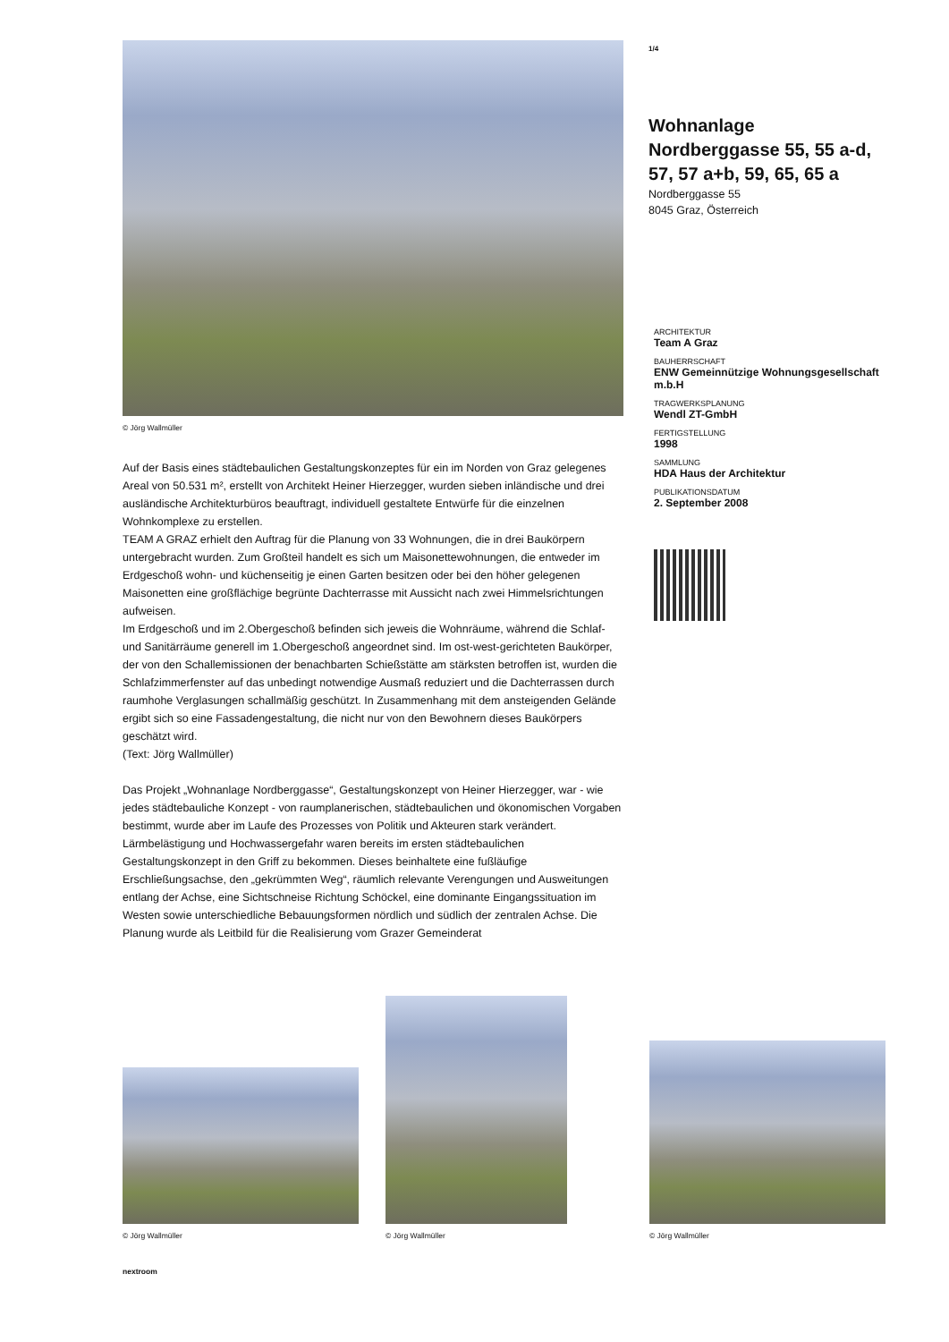© Jörg Wallmüller
Auf der Basis eines städtebaulichen Gestaltungskonzeptes für ein im Norden von Graz gelegenes Areal von 50.531 m², erstellt von Architekt Heiner Hierzegger, wurden sieben inländische und drei ausländische Architekturbüros beauftragt, individuell gestaltete Entwürfe für die einzelnen Wohnkomplexe zu erstellen.
TEAM A GRAZ erhielt den Auftrag für die Planung von 33 Wohnungen, die in drei Baukörpern untergebracht wurden. Zum Großteil handelt es sich um Maisonettewohnungen, die entweder im Erdgeschoß wohn- und küchenseitig je einen Garten besitzen oder bei den höher gelegenen Maisonetten eine großflächige begrünte Dachterrasse mit Aussicht nach zwei Himmelsrichtungen aufweisen.
Im Erdgeschoß und im 2.Obergeschoß befinden sich jeweis die Wohnräume, während die Schlaf- und Sanitärräume generell im 1.Obergeschoß angeordnet sind. Im ost-west-gerichteten Baukörper, der von den Schallemissionen der benachbarten Schießstätte am stärksten betroffen ist, wurden die Schlafzimmerfenster auf das unbedingt notwendige Ausmaß reduziert und die Dachterrassen durch raumhohe Verglasungen schallmäßig geschützt. In Zusammenhang mit dem ansteigenden Gelände ergibt sich so eine Fassadengestaltung, die nicht nur von den Bewohnern dieses Baukörpers geschätzt wird.
(Text: Jörg Wallmüller)
Das Projekt „Wohnanlage Nordberggasse“, Gestaltungskonzept von Heiner Hierzegger, war - wie jedes städtebauliche Konzept - von raumplanerischen, städtebaulichen und ökonomischen Vorgaben bestimmt, wurde aber im Laufe des Prozesses von Politik und Akteuren stark verändert. Lärmbelästigung und Hochwassergefahr waren bereits im ersten städtebaulichen Gestaltungskonzept in den Griff zu bekommen. Dieses beinhaltete eine fußläufige Erschließungsachse, den „gekrümmten Weg“, räumlich relevante Verengungen und Ausweitungen entlang der Achse, eine Sichtschneise Richtung Schöckel, eine dominante Eingangssituation im Westen sowie unterschiedliche Bebauungsformen nördlich und südlich der zentralen Achse. Die Planung wurde als Leitbild für die Realisierung vom Grazer Gemeinderat
1/4
Wohnanlage Nordberggasse 55, 55 a-d, 57, 57 a+b, 59, 65, 65 a
Nordberggasse 55
8045 Graz, Österreich
ARCHITEKTUR
Team A Graz
BAUHERRSCHAFT
ENW Gemeinnützige Wohnungsgesellschaft m.b.H
TRAGWERKSPLANUNG
Wendl ZT-GmbH
FERTIGSTELLUNG
1998
SAMMLUNG
HDA Haus der Architektur
PUBLIKATIONSDATUM
2. September 2008
© Jörg Wallmüller
© Jörg Wallmüller
© Jörg Wallmüller
nextroom